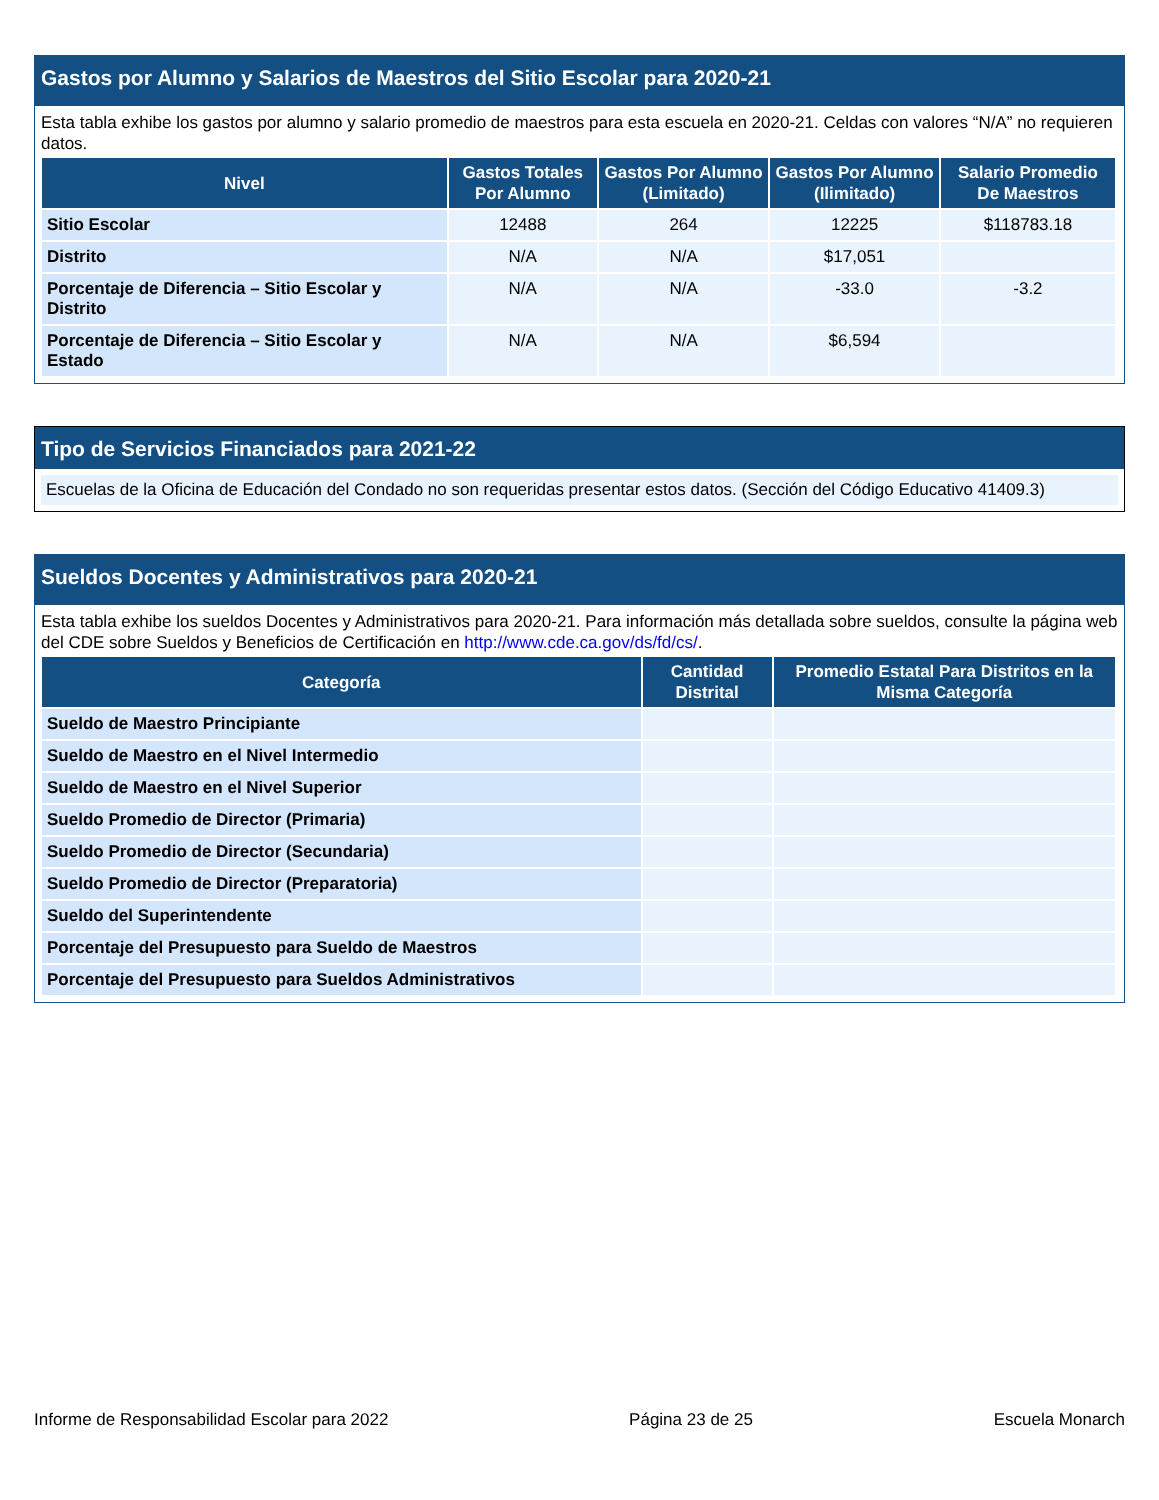Gastos por Alumno y Salarios de Maestros del Sitio Escolar para 2020-21
Esta tabla exhibe los gastos por alumno y salario promedio de maestros para esta escuela en 2020-21. Celdas con valores “N/A” no requieren datos.
| Nivel | Gastos Totales Por Alumno | Gastos Por Alumno (Limitado) | Gastos Por Alumno (Ilimitado) | Salario Promedio De Maestros |
| --- | --- | --- | --- | --- |
| Sitio Escolar | 12488 | 264 | 12225 | $118783.18 |
| Distrito | N/A | N/A | $17,051 | |
| Porcentaje de Diferencia – Sitio Escolar y Distrito | N/A | N/A | -33.0 | -3.2 |
| Porcentaje de Diferencia – Sitio Escolar y Estado | N/A | N/A | $6,594 | |
Tipo de Servicios Financiados para 2021-22
Escuelas de la Oficina de Educación del Condado no son requeridas presentar estos datos. (Sección del Código Educativo 41409.3)
Sueldos Docentes y Administrativos para 2020-21
Esta tabla exhibe los sueldos Docentes y Administrativos para 2020-21. Para información más detallada sobre sueldos, consulte la página web del CDE sobre Sueldos y Beneficios de Certificación en http://www.cde.ca.gov/ds/fd/cs/.
| Categoría | Cantidad Distrital | Promedio Estatal Para Distritos en la Misma Categoría |
| --- | --- | --- |
| Sueldo de Maestro Principiante | | |
| Sueldo de Maestro en el Nivel Intermedio | | |
| Sueldo de Maestro en el Nivel Superior | | |
| Sueldo Promedio de Director (Primaria) | | |
| Sueldo Promedio de Director (Secundaria) | | |
| Sueldo Promedio de Director (Preparatoria) | | |
| Sueldo del Superintendente | | |
| Porcentaje del Presupuesto para Sueldo de Maestros | | |
| Porcentaje del Presupuesto para Sueldos Administrativos | | |
Informe de Responsabilidad Escolar para 2022 Página 23 de 25 Escuela Monarch